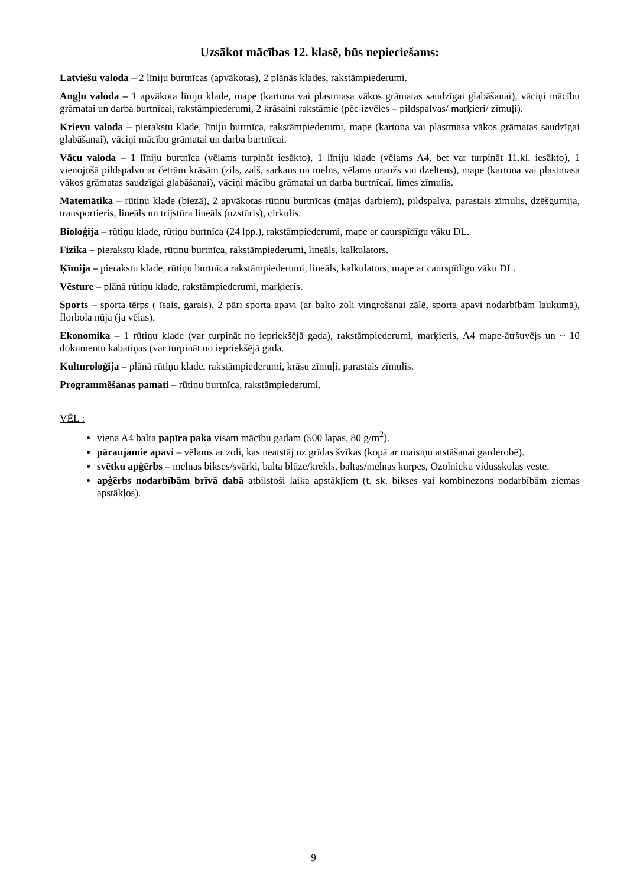Uzsākot mācības 12. klasē, būs nepieciešams:
Latviešu valoda – 2 līniju burtnīcas (apvākotas), 2 plānās klades, rakstāmpiederumi.
Angļu valoda – 1 apvākota līniju klade, mape (kartona vai plastmasa vākos grāmatas saudzīgai glabāšanai), vāciņi mācību grāmatai un darba burtnīcai, rakstāmpiederumi, 2 krāsaini rakstāmie (pēc izvēles – pildspalvas/ marķieri/ zīmuļi).
Krievu valoda – pierakstu klade, līniju burtnīca, rakstāmpiederumi, mape (kartona vai plastmasa vākos grāmatas saudzīgai glabāšanai), vāciņi mācību grāmatai un darba burtnīcai.
Vācu valoda – 1 līniju burtnīca (vēlams turpināt iesākto), 1 līniju klade (vēlams A4, bet var turpināt 11.kl. iesākto), 1 vienojošā pildspalvu ar četrām krāsām (zils, zaļš, sarkans un melns, vēlams oranžs vai dzeltens), mape (kartona vai plastmasa vākos grāmatas saudzīgai glabāšanai), vāciņi mācību grāmatai un darba burtnīcai, līmes zīmulis.
Matemātika – rūtiņu klade (biezā), 2 apvākotas rūtiņu burtnīcas (mājas darbiem), pildspalva, parastais zīmulis, dzēšgumija, transportieris, lineāls un trijstūra lineāls (uzstūris), cirkulis.
Bioloģija – rūtiņu klade, rūtiņu burtnīca (24 lpp.), rakstāmpiederumi, mape ar caurspīdīgu vāku DL.
Fizika – pierakstu klade, rūtiņu burtnīca, rakstāmpiederumi, lineāls, kalkulators.
Ķīmija – pierakstu klade, rūtiņu burtnīca rakstāmpiederumi, lineāls, kalkulators, mape ar caurspīdīgu vāku DL.
Vēsture – plānā rūtiņu klade, rakstāmpiederumi, marķieris.
Sports – sporta tērps ( īsais, garais), 2 pāri sporta apavi (ar balto zoli vingrošanai zālē, sporta apavi nodarbībām laukumā), florbola nūja (ja vēlas).
Ekonomika – 1 rūtiņu klade (var turpināt no iepriekšējā gada), rakstāmpiederumi, marķieris, A4 mape-ātršuvējs un ~ 10 dokumentu kabatiņas (var turpināt no iepriekšējā gada.
Kulturoloģija – plānā rūtiņu klade, rakstāmpiederumi, krāsu zīmuļi, parastais zīmulis.
Programmēšanas pamati – rūtiņu burtnīca, rakstāmpiederumi.
VĒL :
viena A4 balta papīra paka visam mācību gadam (500 lapas, 80 g/m<sup>2</sup>).
pāraujamie apavi – vēlams ar zoli, kas neatstāj uz grīdas švīkas (kopā ar maisiņu atstāšanai garderobē).
svētku apģērbs – melnas bikses/svārki, balta blūze/krekls, baltas/melnas kurpes, Ozolnieku vidusskolas veste.
apģērbs nodarbībām brīvā dabā atbilstoši laika apstākļiem (t. sk. bikses vai kombinezons nodarbībām ziemas apstākļos).
9